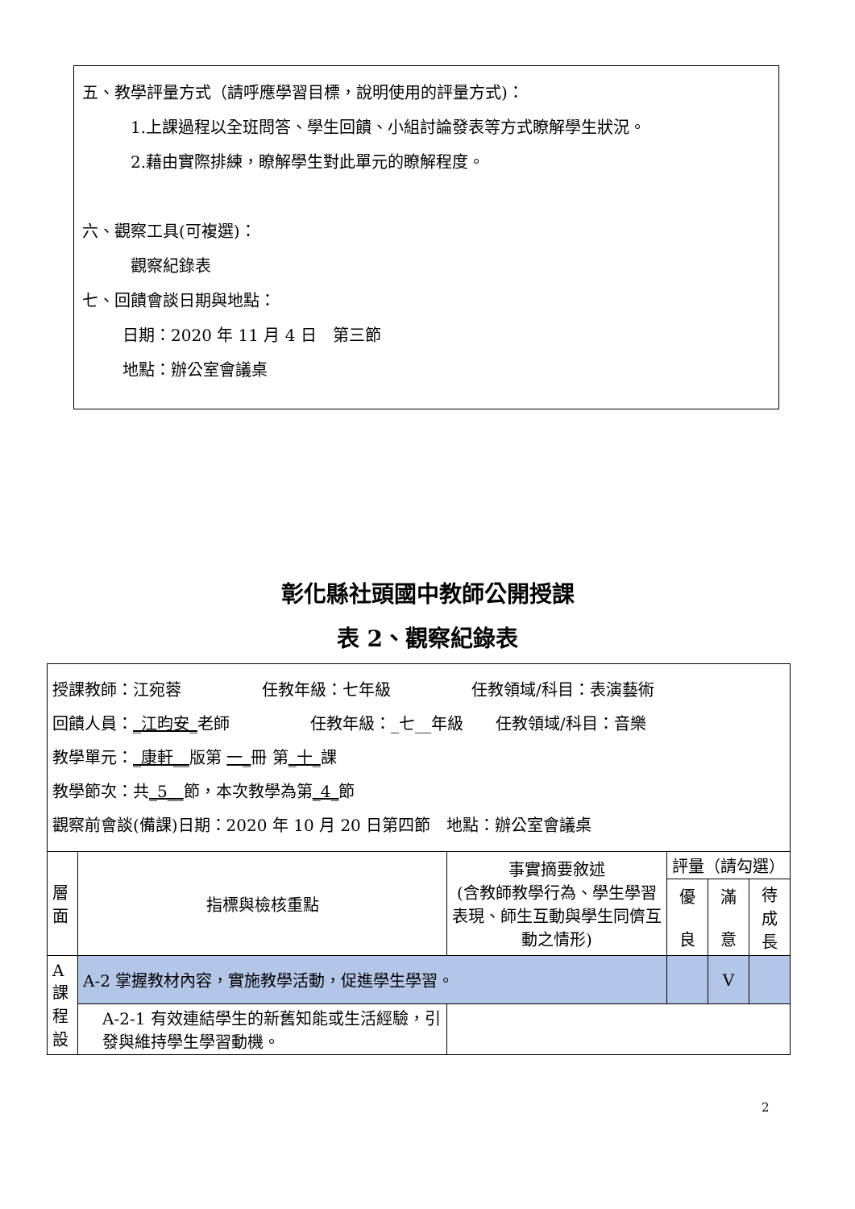五、教學評量方式（請呼應學習目標，說明使用的評量方式)：
1.上課過程以全班問答、學生回饋、小組討論發表等方式瞭解學生狀況。
2.藉由實際排練，瞭解學生對此單元的瞭解程度。
六、觀察工具(可複選)：
觀察紀錄表
七、回饋會談日期與地點：
日期：2020 年 11 月 4 日　第三節
地點：辦公室會議桌
彰化縣社頭國中教師公開授課
表 2、觀察紀錄表
| 授課教師：江宛蓉 任教年級：七年級 任教領域/科目：表演藝術 回饋人員： _江昀安_ 老師 任教年級：_七__年級 任教領域/科目：音樂 教學單元： _康軒__ 版第 一_ 冊 第 _十_ 課 教學節次：共 _5__ 節，本次教學為第 _4_ 節 觀察前會談(備課)日期：2020 年 10 月 20 日第四節 地點：辦公室會議桌 | | | | | |
| 層 面 | 指標與檢核重點 | 事實摘要敘述 (含教師教學行為、學生學習表現、師生互動與學生同儕互動之情形) | 評量（請勾選） | | |
| | | | 優 良 | 滿 意 | 待 成 長 |
| A 課 程 設 | A-2 掌握教材內容，實施教學活動，促進學生學習。 | | | V | |
| | A-2-1 有效連結學生的新舊知能或生活經驗，引發與維持學生學習動機。 | | | | |
2